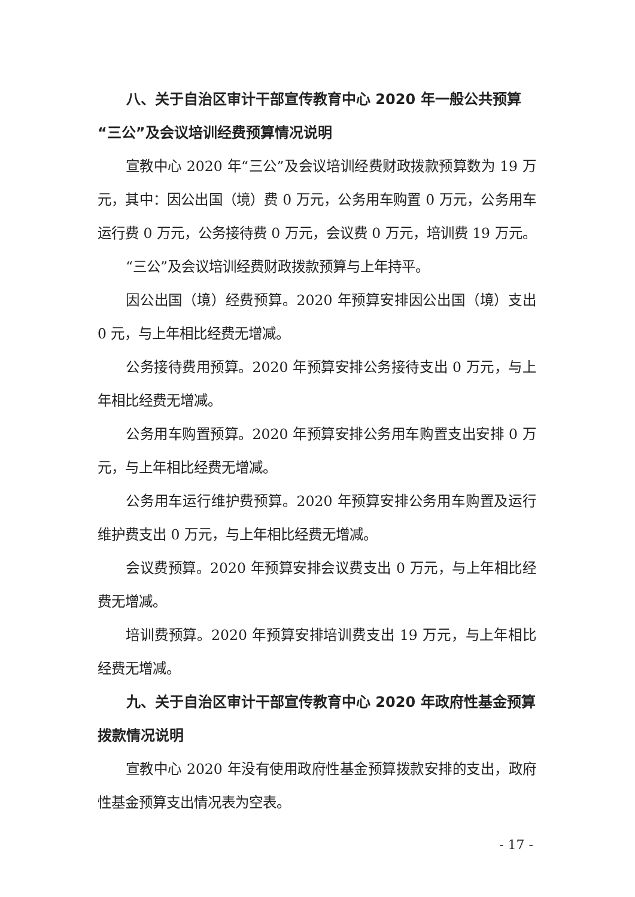八、关于自治区审计干部宣传教育中心 2020 年一般公共预算“三公”及会议培训经费预算情况说明
宣教中心 2020 年“三公”及会议培训经费财政拨款预算数为 19 万元，其中：因公出国（境）费 0 万元，公务用车购置 0 万元，公务用车运行费 0 万元，公务接待费 0 万元，会议费 0 万元，培训费 19 万元。
“三公”及会议培训经费财政拨款预算与上年持平。
因公出国（境）经费预算。2020 年预算安排因公出国（境）支出 0 元，与上年相比经费无增减。
公务接待费用预算。2020 年预算安排公务接待支出 0 万元，与上年相比经费无增减。
公务用车购置预算。2020 年预算安排公务用车购置支出安排 0 万元，与上年相比经费无增减。
公务用车运行维护费预算。2020 年预算安排公务用车购置及运行维护费支出 0 万元，与上年相比经费无增减。
会议费预算。2020 年预算安排会议费支出 0 万元，与上年相比经费无增减。
培训费预算。2020 年预算安排培训费支出 19 万元，与上年相比经费无增减。
九、关于自治区审计干部宣传教育中心 2020 年政府性基金预算拨款情况说明
宣教中心 2020 年没有使用政府性基金预算拨款安排的支出，政府性基金预算支出情况表为空表。
- 17 -